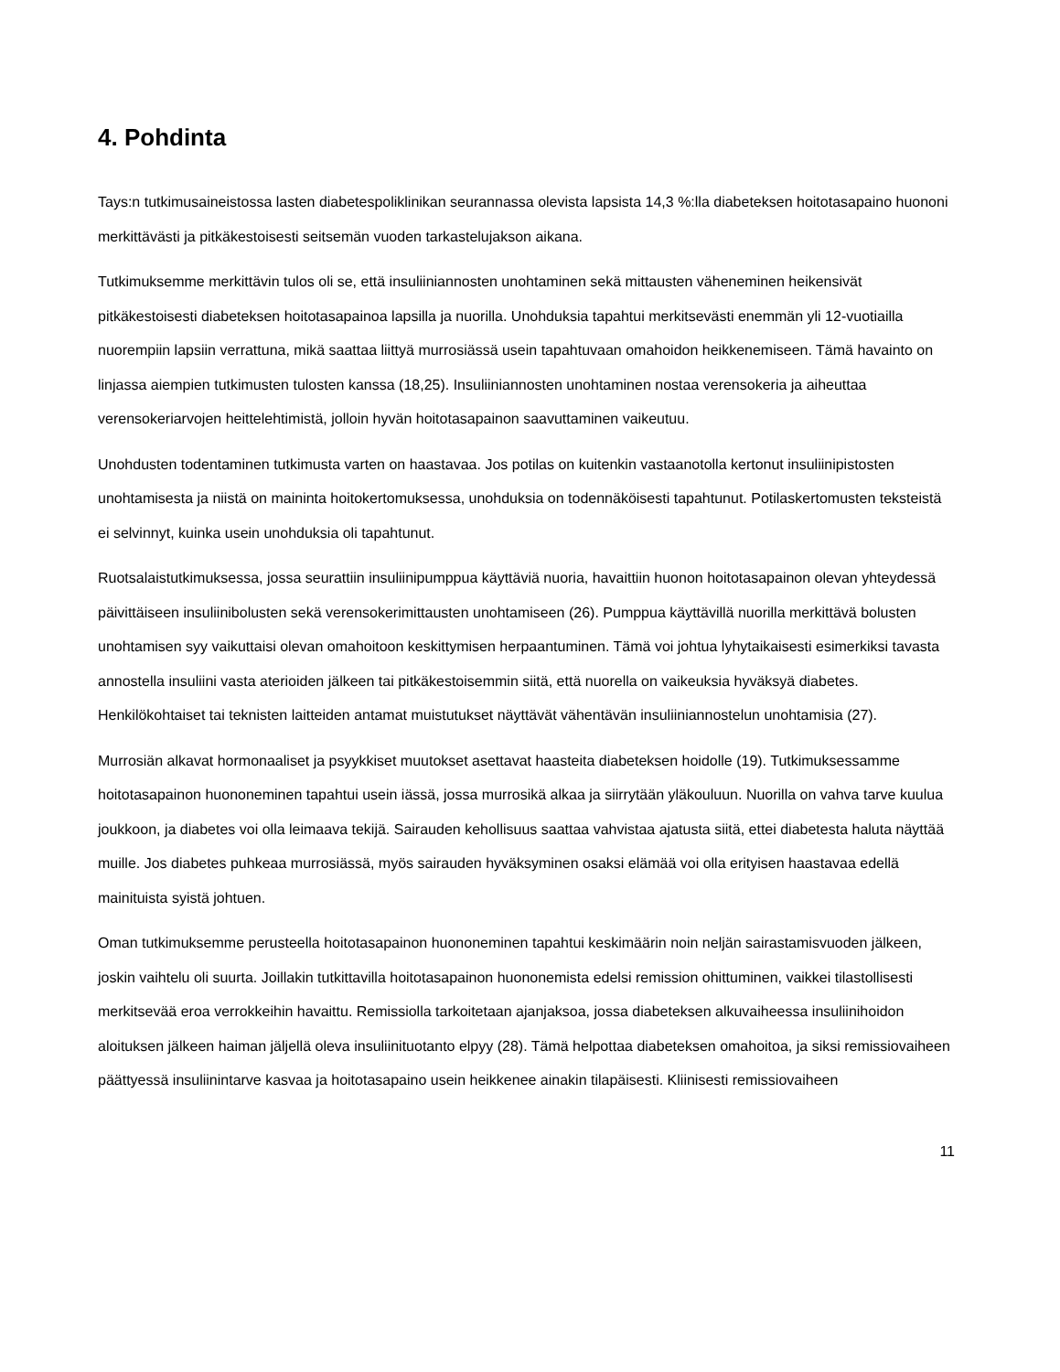4. Pohdinta
Tays:n tutkimusaineistossa lasten diabetespoliklinikan seurannassa olevista lapsista 14,3 %:lla diabeteksen hoitotasapaino huononi merkittävästi ja pitkäkestoisesti seitsemän vuoden tarkastelujakson aikana.
Tutkimuksemme merkittävin tulos oli se, että insuliiniannosten unohtaminen sekä mittausten väheneminen heikensivät pitkäkestoisesti diabeteksen hoitotasapainoa lapsilla ja nuorilla. Unohduksia tapahtui merkitsevästi enemmän yli 12-vuotiailla nuorempiin lapsiin verrattuna, mikä saattaa liittyä murrosiässä usein tapahtuvaan omahoidon heikkenemiseen. Tämä havainto on linjassa aiempien tutkimusten tulosten kanssa (18,25). Insuliiniannosten unohtaminen nostaa verensokeria ja aiheuttaa verensokeriarvojen heittelehtimistä, jolloin hyvän hoitotasapainon saavuttaminen vaikeutuu.
Unohdusten todentaminen tutkimusta varten on haastavaa. Jos potilas on kuitenkin vastaanotolla kertonut insuliinipistosten unohtamisesta ja niistä on maininta hoitokertomuksessa, unohduksia on todennäköisesti tapahtunut. Potilaskertomusten teksteistä ei selvinnyt, kuinka usein unohduksia oli tapahtunut.
Ruotsalaistutkimuksessa, jossa seurattiin insuliinipumppua käyttäviä nuoria, havaittiin huonon hoitotasapainon olevan yhteydessä päivittäiseen insuliinibolusten sekä verensokerimittausten unohtamiseen (26). Pumppua käyttävillä nuorilla merkittävä bolusten unohtamisen syy vaikuttaisi olevan omahoitoon keskittymisen herpaantuminen. Tämä voi johtua lyhytaikaisesti esimerkiksi tavasta annostella insuliini vasta aterioiden jälkeen tai pitkäkestoisemmin siitä, että nuorella on vaikeuksia hyväksyä diabetes. Henkilökohtaiset tai teknisten laitteiden antamat muistutukset näyttävät vähentävän insuliiniannostelun unohtamisia (27).
Murrosiän alkavat hormonaaliset ja psyykkiset muutokset asettavat haasteita diabeteksen hoidolle (19). Tutkimuksessamme hoitotasapainon huononeminen tapahtui usein iässä, jossa murrosikä alkaa ja siirrytään yläkouluun. Nuorilla on vahva tarve kuulua joukkoon, ja diabetes voi olla leimaava tekijä. Sairauden kehollisuus saattaa vahvistaa ajatusta siitä, ettei diabetesta haluta näyttää muille. Jos diabetes puhkeaa murrosiässä, myös sairauden hyväksyminen osaksi elämää voi olla erityisen haastavaa edellä mainituista syistä johtuen.
Oman tutkimuksemme perusteella hoitotasapainon huononeminen tapahtui keskimäärin noin neljän sairastamisvuoden jälkeen, joskin vaihtelu oli suurta. Joillakin tutkittavilla hoitotasapainon huononemista edelsi remission ohittuminen, vaikkei tilastollisesti merkitsevää eroa verrokkeihin havaittu. Remissiolla tarkoitetaan ajanjaksoa, jossa diabeteksen alkuvaiheessa insuliinihoidon aloituksen jälkeen haiman jäljellä oleva insuliinituotanto elpyy (28). Tämä helpottaa diabeteksen omahoitoa, ja siksi remissiovaiheen päättyessä insuliinintarve kasvaa ja hoitotasapaino usein heikkenee ainakin tilapäisesti. Kliinisesti remissiovaiheen
11